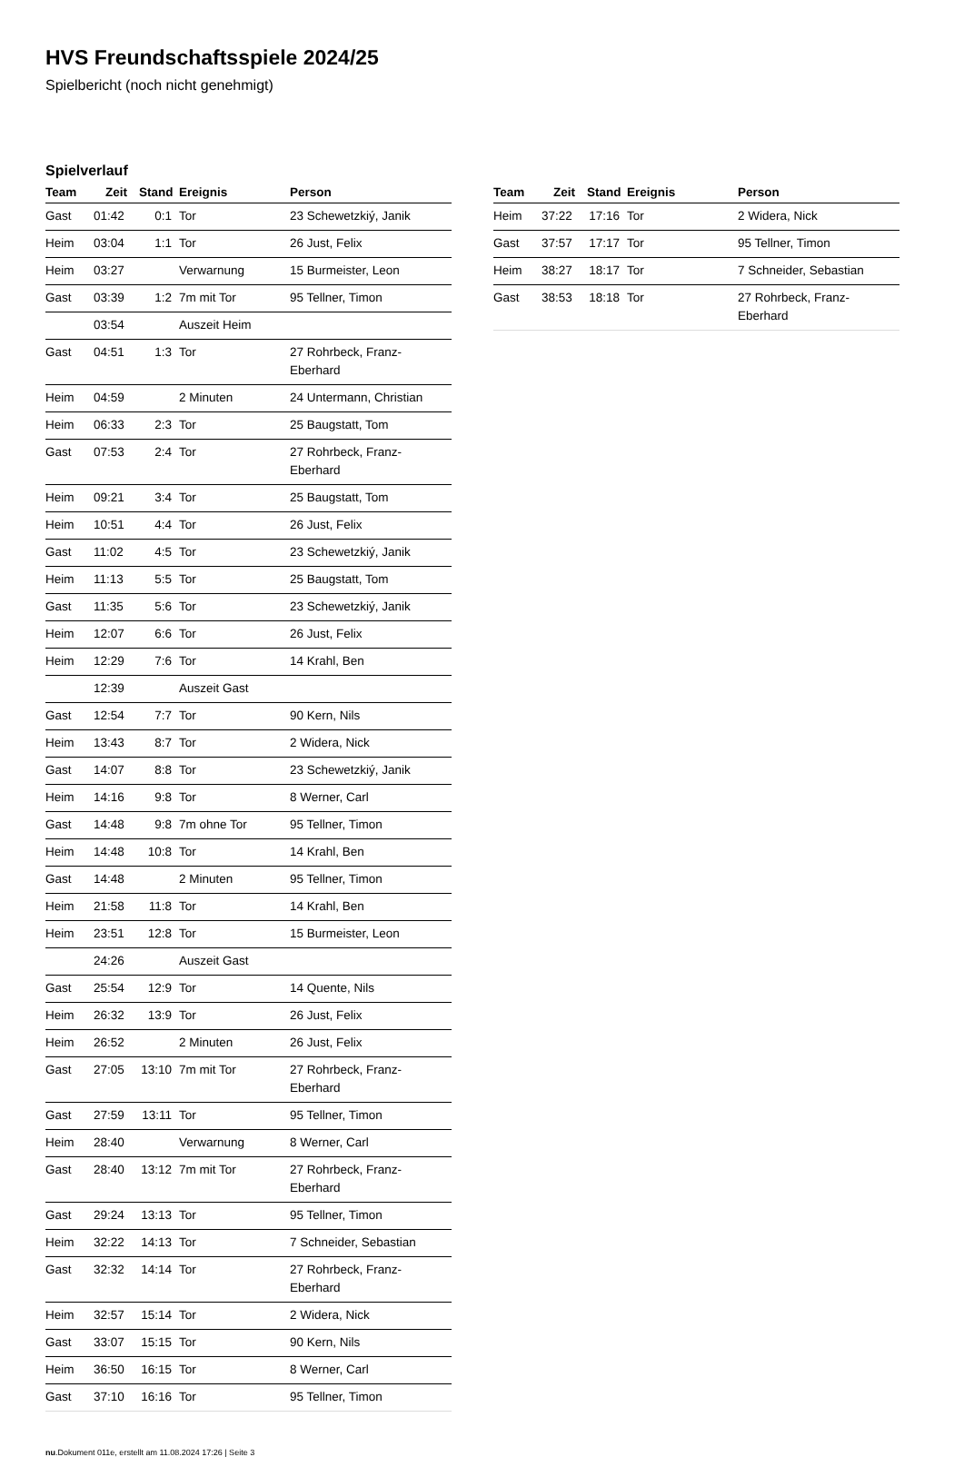HVS Freundschaftsspiele 2024/25
Spielbericht (noch nicht genehmigt)
Spielverlauf
| Team | Zeit | Stand | Ereignis | Person |
| --- | --- | --- | --- | --- |
| Gast | 01:42 | 0:1 | Tor | 23 Schewetzkiý, Janik |
| Heim | 03:04 | 1:1 | Tor | 26 Just, Felix |
| Heim | 03:27 | | Verwarnung | 15 Burmeister, Leon |
| Gast | 03:39 | 1:2 | 7m mit Tor | 95 Tellner, Timon |
| | 03:54 | | Auszeit Heim | |
| Gast | 04:51 | 1:3 | Tor | 27 Rohrbeck, Franz- Eberhard |
| Heim | 04:59 | | 2 Minuten | 24 Untermann, Christian |
| Heim | 06:33 | 2:3 | Tor | 25 Baugstatt, Tom |
| Gast | 07:53 | 2:4 | Tor | 27 Rohrbeck, Franz- Eberhard |
| Heim | 09:21 | 3:4 | Tor | 25 Baugstatt, Tom |
| Heim | 10:51 | 4:4 | Tor | 26 Just, Felix |
| Gast | 11:02 | 4:5 | Tor | 23 Schewetzkiý, Janik |
| Heim | 11:13 | 5:5 | Tor | 25 Baugstatt, Tom |
| Gast | 11:35 | 5:6 | Tor | 23 Schewetzkiý, Janik |
| Heim | 12:07 | 6:6 | Tor | 26 Just, Felix |
| Heim | 12:29 | 7:6 | Tor | 14 Krahl, Ben |
| | 12:39 | | Auszeit Gast | |
| Gast | 12:54 | 7:7 | Tor | 90 Kern, Nils |
| Heim | 13:43 | 8:7 | Tor | 2 Widera, Nick |
| Gast | 14:07 | 8:8 | Tor | 23 Schewetzkiý, Janik |
| Heim | 14:16 | 9:8 | Tor | 8 Werner, Carl |
| Gast | 14:48 | 9:8 | 7m ohne Tor | 95 Tellner, Timon |
| Heim | 14:48 | 10:8 | Tor | 14 Krahl, Ben |
| Gast | 14:48 | | 2 Minuten | 95 Tellner, Timon |
| Heim | 21:58 | 11:8 | Tor | 14 Krahl, Ben |
| Heim | 23:51 | 12:8 | Tor | 15 Burmeister, Leon |
| | 24:26 | | Auszeit Gast | |
| Gast | 25:54 | 12:9 | Tor | 14 Quente, Nils |
| Heim | 26:32 | 13:9 | Tor | 26 Just, Felix |
| Heim | 26:52 | | 2 Minuten | 26 Just, Felix |
| Gast | 27:05 | 13:10 | 7m mit Tor | 27 Rohrbeck, Franz- Eberhard |
| Gast | 27:59 | 13:11 | Tor | 95 Tellner, Timon |
| Heim | 28:40 | | Verwarnung | 8 Werner, Carl |
| Gast | 28:40 | 13:12 | 7m mit Tor | 27 Rohrbeck, Franz- Eberhard |
| Gast | 29:24 | 13:13 | Tor | 95 Tellner, Timon |
| Heim | 32:22 | 14:13 | Tor | 7 Schneider, Sebastian |
| Gast | 32:32 | 14:14 | Tor | 27 Rohrbeck, Franz- Eberhard |
| Heim | 32:57 | 15:14 | Tor | 2 Widera, Nick |
| Gast | 33:07 | 15:15 | Tor | 90 Kern, Nils |
| Heim | 36:50 | 16:15 | Tor | 8 Werner, Carl |
| Gast | 37:10 | 16:16 | Tor | 95 Tellner, Timon |
| Team | Zeit | Stand | Ereignis | Person |
| --- | --- | --- | --- | --- |
| Heim | 37:22 | 17:16 | Tor | 2 Widera, Nick |
| Gast | 37:57 | 17:17 | Tor | 95 Tellner, Timon |
| Heim | 38:27 | 18:17 | Tor | 7 Schneider, Sebastian |
| Gast | 38:53 | 18:18 | Tor | 27 Rohrbeck, Franz- Eberhard |
nu.Dokument 011e, erstellt am 11.08.2024 17:26 | Seite 3